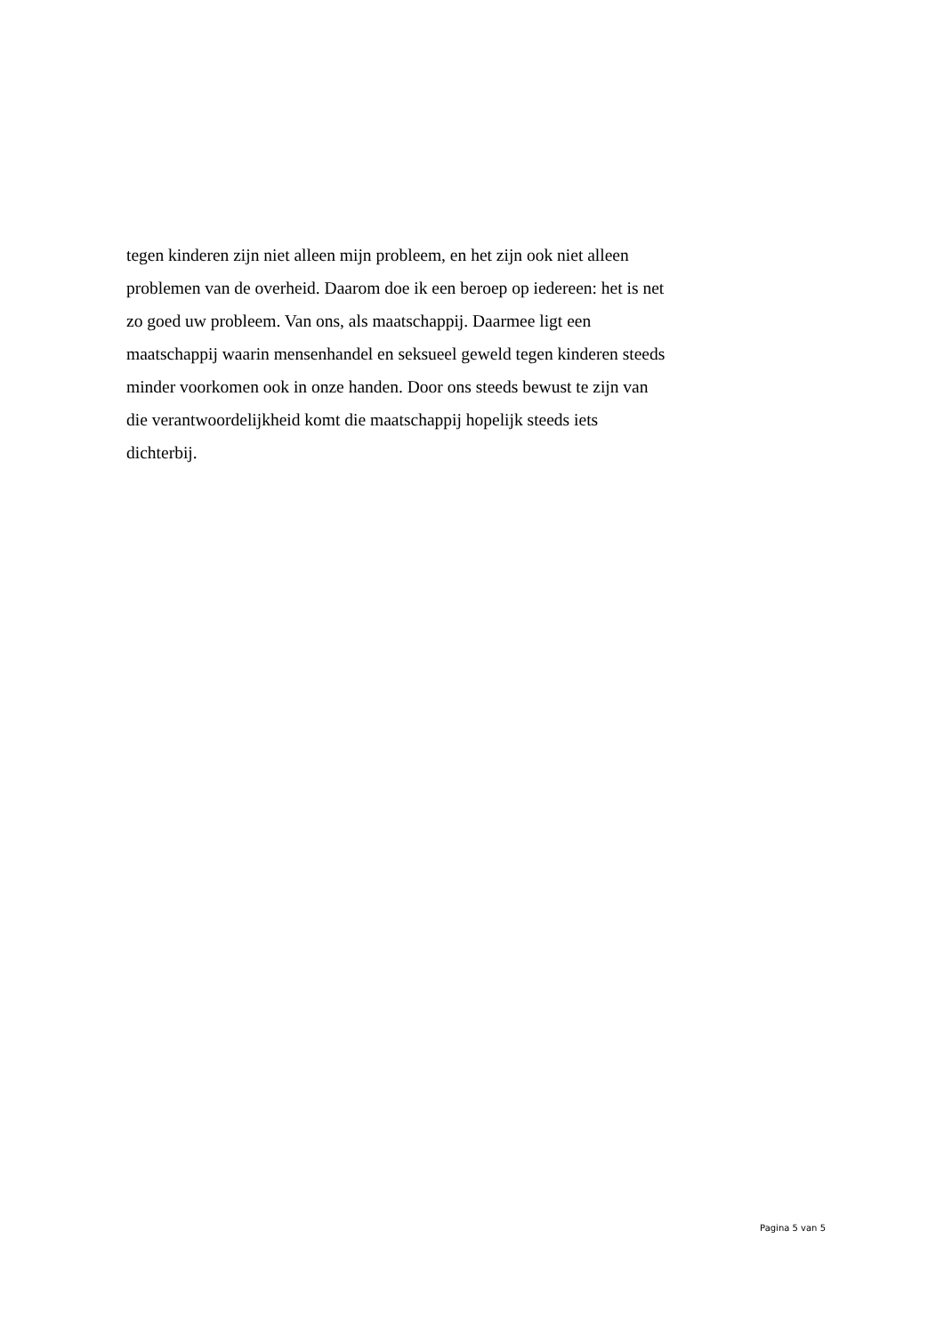tegen kinderen zijn niet alleen mijn probleem, en het zijn ook niet alleen
problemen van de overheid. Daarom doe ik een beroep op iedereen: het is net
zo goed uw probleem. Van ons, als maatschappij. Daarmee ligt een
maatschappij waarin mensenhandel en seksueel geweld tegen kinderen steeds
minder voorkomen ook in onze handen. Door ons steeds bewust te zijn van
die verantwoordelijkheid komt die maatschappij hopelijk steeds iets
dichterbij.
Pagina 5 van 5